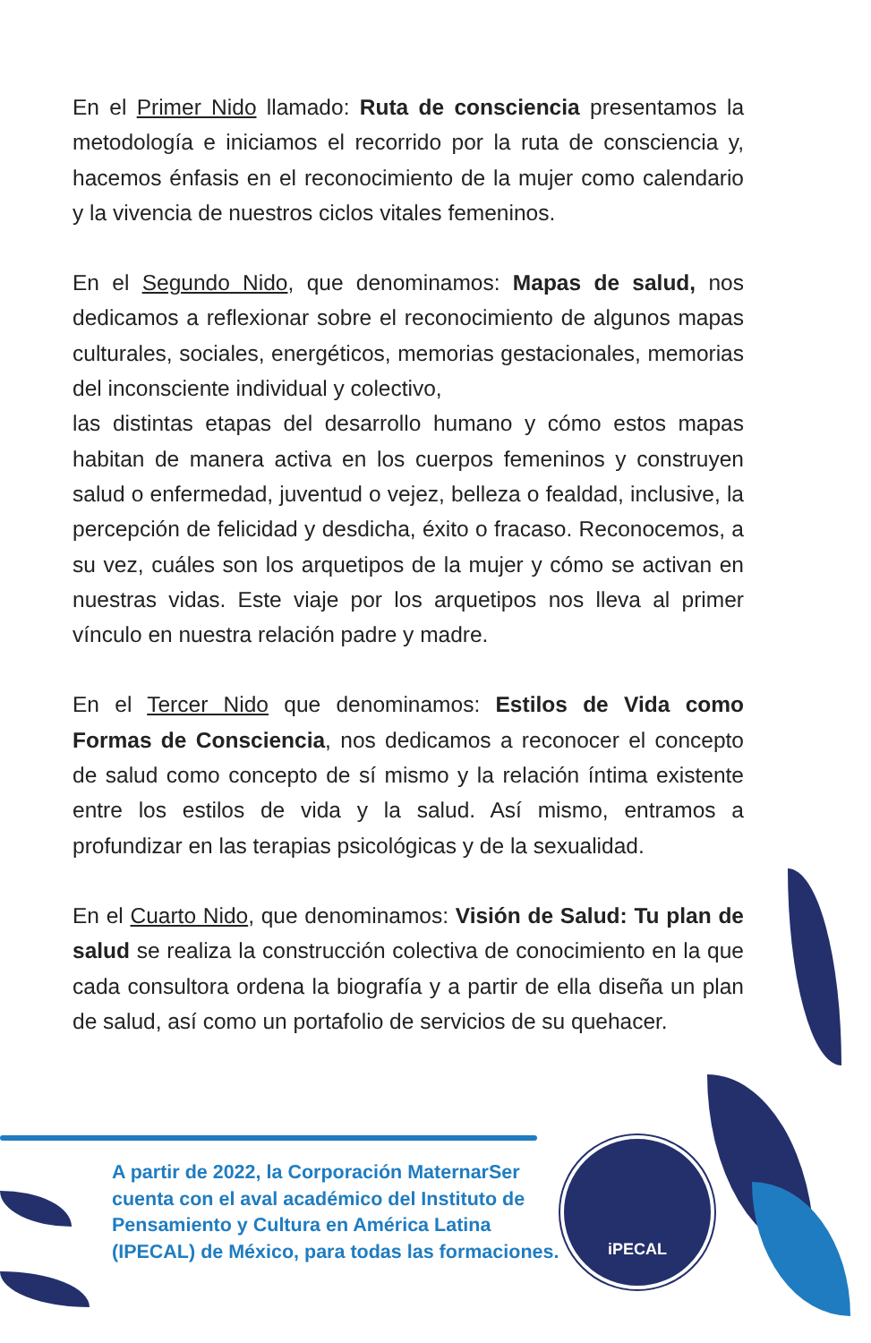En el Primer Nido llamado: Ruta de consciencia presentamos la metodología e iniciamos el recorrido por la ruta de consciencia y, hacemos énfasis en el reconocimiento de la mujer como calendario y la vivencia de nuestros ciclos vitales femeninos.
En el Segundo Nido, que denominamos: Mapas de salud, nos dedicamos a reflexionar sobre el reconocimiento de algunos mapas culturales, sociales, energéticos, memorias gestacionales, memorias del inconsciente individual y colectivo,
las distintas etapas del desarrollo humano y cómo estos mapas habitan de manera activa en los cuerpos femeninos y construyen salud o enfermedad, juventud o vejez, belleza o fealdad, inclusive, la percepción de felicidad y desdicha, éxito o fracaso. Reconocemos, a su vez, cuáles son los arquetipos de la mujer y cómo se activan en nuestras vidas. Este viaje por los arquetipos nos lleva al primer vínculo en nuestra relación padre y madre.
En el Tercer Nido que denominamos: Estilos de Vida como Formas de Consciencia, nos dedicamos a reconocer el concepto de salud como concepto de sí mismo y la relación íntima existente entre los estilos de vida y la salud. Así mismo, entramos a profundizar en las terapias psicológicas y de la sexualidad.
En el Cuarto Nido, que denominamos: Visión de Salud: Tu plan de salud se realiza la construcción colectiva de conocimiento en la que cada consultora ordena la biografía y a partir de ella diseña un plan de salud, así como un portafolio de servicios de su quehacer.
A partir de 2022, la Corporación MaternarSer cuenta con el aval académico del Instituto de Pensamiento y Cultura en América Latina (IPECAL) de México, para todas las formaciones.
iPECAL